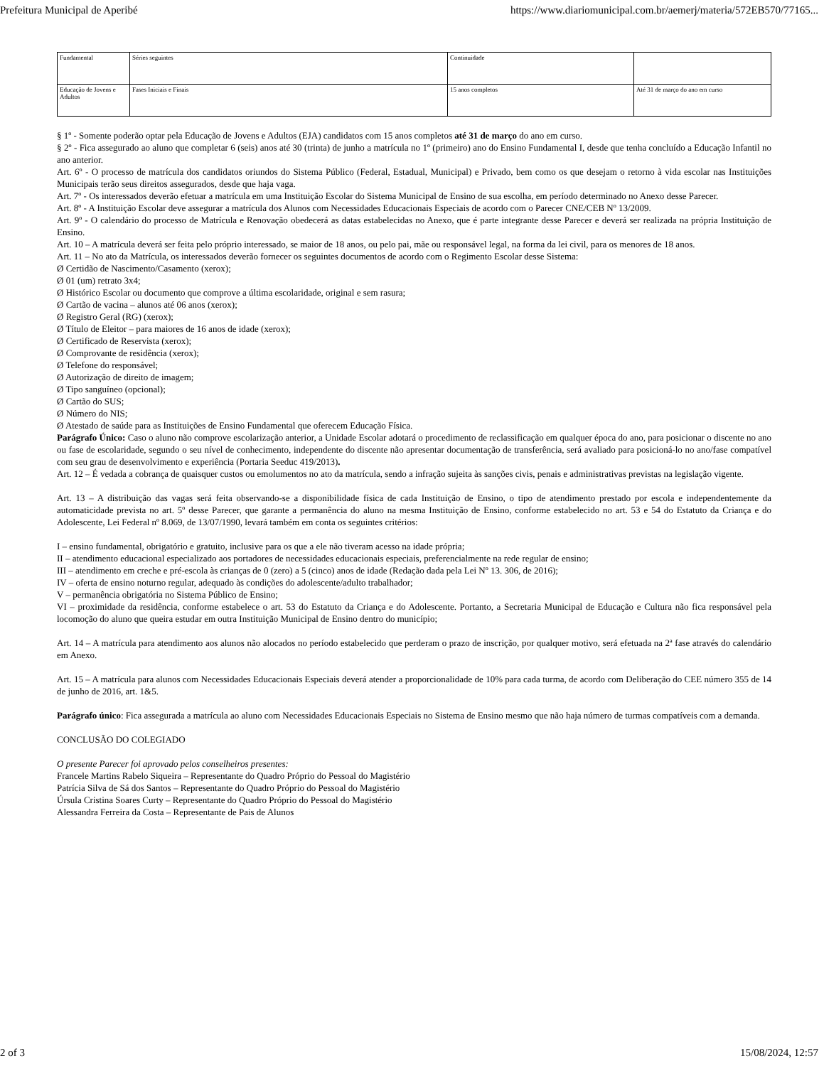Prefeitura Municipal de Aperibé https://www.diariomunicipal.com.br/aemerj/materia/572EB570/77165...
| Fundamental | Séries seguintes | Continuidade | |
| Educação de Jovens e Adultos | Fases Iniciais e Finais | 15 anos completos | Até 31 de março do ano em curso |
§ 1º - Somente poderão optar pela Educação de Jovens e Adultos (EJA) candidatos com 15 anos completos até 31 de março do ano em curso.
§ 2º - Fica assegurado ao aluno que completar 6 (seis) anos até 30 (trinta) de junho a matrícula no 1º (primeiro) ano do Ensino Fundamental I, desde que tenha concluído a Educação Infantil no ano anterior.
Art. 6º - O processo de matrícula dos candidatos oriundos do Sistema Público (Federal, Estadual, Municipal) e Privado, bem como os que desejam o retorno à vida escolar nas Instituições Municipais terão seus direitos assegurados, desde que haja vaga.
Art. 7º - Os interessados deverão efetuar a matrícula em uma Instituição Escolar do Sistema Municipal de Ensino de sua escolha, em período determinado no Anexo desse Parecer.
Art. 8º - A Instituição Escolar deve assegurar a matrícula dos Alunos com Necessidades Educacionais Especiais de acordo com o Parecer CNE/CEB Nº 13/2009.
Art. 9º - O calendário do processo de Matrícula e Renovação obedecerá as datas estabelecidas no Anexo, que é parte integrante desse Parecer e deverá ser realizada na própria Instituição de Ensino.
Art. 10 – A matrícula deverá ser feita pelo próprio interessado, se maior de 18 anos, ou pelo pai, mãe ou responsável legal, na forma da lei civil, para os menores de 18 anos.
Art. 11 – No ato da Matrícula, os interessados deverão fornecer os seguintes documentos de acordo com o Regimento Escolar desse Sistema:
Ø Certidão de Nascimento/Casamento (xerox);
Ø 01 (um) retrato 3x4;
Ø Histórico Escolar ou documento que comprove a última escolaridade, original e sem rasura;
Ø Cartão de vacina – alunos até 06 anos (xerox);
Ø Registro Geral (RG) (xerox);
Ø Título de Eleitor – para maiores de 16 anos de idade (xerox);
Ø Certificado de Reservista (xerox);
Ø Comprovante de residência (xerox);
Ø Telefone do responsável;
Ø Autorização de direito de imagem;
Ø Tipo sanguíneo (opcional);
Ø Cartão do SUS;
Ø Número do NIS;
Ø Atestado de saúde para as Instituições de Ensino Fundamental que oferecem Educação Física.
Parágrafo Único: Caso o aluno não comprove escolarização anterior, a Unidade Escolar adotará o procedimento de reclassificação em qualquer época do ano, para posicionar o discente no ano ou fase de escolaridade, segundo o seu nível de conhecimento, independente do discente não apresentar documentação de transferência, será avaliado para posicioná-lo no ano/fase compatível com seu grau de desenvolvimento e experiência (Portaria Seeduc 419/2013).
Art. 12 – É vedada a cobrança de quaisquer custos ou emolumentos no ato da matrícula, sendo a infração sujeita às sanções civis, penais e administrativas previstas na legislação vigente.
Art. 13 – A distribuição das vagas será feita observando-se a disponibilidade física de cada Instituição de Ensino, o tipo de atendimento prestado por escola e independentemente da automaticidade prevista no art. 5º desse Parecer, que garante a permanência do aluno na mesma Instituição de Ensino, conforme estabelecido no art. 53 e 54 do Estatuto da Criança e do Adolescente, Lei Federal nº 8.069, de 13/07/1990, levará também em conta os seguintes critérios:
I – ensino fundamental, obrigatório e gratuito, inclusive para os que a ele não tiveram acesso na idade própria;
II – atendimento educacional especializado aos portadores de necessidades educacionais especiais, preferencialmente na rede regular de ensino;
III – atendimento em creche e pré-escola às crianças de 0 (zero) a 5 (cinco) anos de idade (Redação dada pela Lei Nº 13. 306, de 2016);
IV – oferta de ensino noturno regular, adequado às condições do adolescente/adulto trabalhador;
V – permanência obrigatória no Sistema Público de Ensino;
VI – proximidade da residência, conforme estabelece o art. 53 do Estatuto da Criança e do Adolescente. Portanto, a Secretaria Municipal de Educação e Cultura não fica responsável pela locomoção do aluno que queira estudar em outra Instituição Municipal de Ensino dentro do município;
Art. 14 – A matrícula para atendimento aos alunos não alocados no período estabelecido que perderam o prazo de inscrição, por qualquer motivo, será efetuada na 2ª fase através do calendário em Anexo.
Art. 15 – A matrícula para alunos com Necessidades Educacionais Especiais deverá atender a proporcionalidade de 10% para cada turma, de acordo com Deliberação do CEE número 355 de 14 de junho de 2016, art. 1&5.
Parágrafo único: Fica assegurada a matrícula ao aluno com Necessidades Educacionais Especiais no Sistema de Ensino mesmo que não haja número de turmas compatíveis com a demanda.
CONCLUSÃO DO COLEGIADO
O presente Parecer foi aprovado pelos conselheiros presentes:
Francele Martins Rabelo Siqueira – Representante do Quadro Próprio do Pessoal do Magistério
Patrícia Silva de Sá dos Santos – Representante do Quadro Próprio do Pessoal do Magistério
Úrsula Cristina Soares Curty – Representante do Quadro Próprio do Pessoal do Magistério
Alessandra Ferreira da Costa – Representante de Pais de Alunos
2 of 3 15/08/2024, 12:57